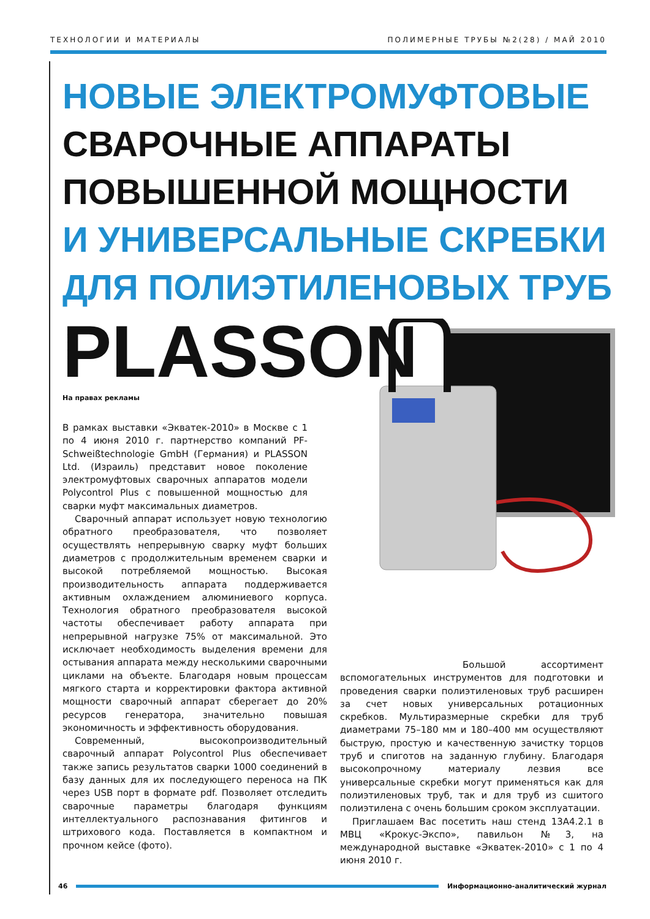ТЕХНОЛОГИИ И МАТЕРИАЛЫ ПОЛИМЕРНЫЕ ТРУБЫ №2(28) / МАЙ 2010
НОВЫЕ ЭЛЕКТРОМУФТОВЫЕ
СВАРОЧНЫЕ АППАРАТЫ
ПОВЫШЕННОЙ МОЩНОСТИ
И УНИВЕРСАЛЬНЫЕ СКРЕБКИ
ДЛЯ ПОЛИЭТИЛЕНОВЫХ ТРУБ
PLASSON
На правах рекламы
В рамках выставки «Экватек-2010» в Москве с 1 по 4 июня 2010 г. партнерство компаний PF-Schweißtechnologie GmbH (Германия) и PLASSON Ltd. (Израиль) представит новое поколение электромуфтовых сварочных аппаратов модели Polycontrol Plus с повышенной мощностью для сварки муфт максимальных диаметров.
Сварочный аппарат использует новую технологию обратного преобразователя, что позволяет осуществлять непрерывную сварку муфт больших диаметров с продолжительным временем сварки и высокой потребляемой мощностью. Высокая производительность аппарата поддерживается активным охлаждением алюминиевого корпуса. Технология обратного преобразователя высокой частоты обеспечивает работу аппарата при непрерывной нагрузке 75% от максимальной. Это исключает необходимость выделения времени для остывания аппарата между несколькими сварочными циклами на объекте. Благодаря новым процессам мягкого старта и корректировки фактора активной мощности сварочный аппарат сберегает до 20% ресурсов генератора, значительно повышая экономичность и эффективность оборудования.
Современный, высокопроизводительный сварочный аппарат Polycontrol Plus обеспечивает также запись результатов сварки 1000 соединений в базу данных для их последующего переноса на ПК через USB порт в формате pdf. Позволяет отследить сварочные параметры благодаря функциям интеллектуального распознавания фитингов и штрихового кода. Поставляется в компактном и прочном кейсе (фото).
Большой ассортимент вспомогательных инструментов для подготовки и проведения сварки полиэтиленовых труб расширен за счет новых универсальных ротационных скребков. Мультиразмерные скребки для труб диаметрами 75–180 мм и 180–400 мм осуществляют быструю, простую и качественную зачистку торцов труб и спиготов на заданную глубину. Благодаря высокопрочному материалу лезвия все универсальные скребки могут применяться как для полиэтиленовых труб, так и для труб из сшитого полиэтилена с очень большим сроком эксплуатации.
Приглашаем Вас посетить наш стенд 13А4.2.1 в МВЦ «Крокус-Экспо», павильон №3, на международной выставке «Экватек-2010» с 1 по 4 июня 2010 г.
46 Информационно-аналитический журнал